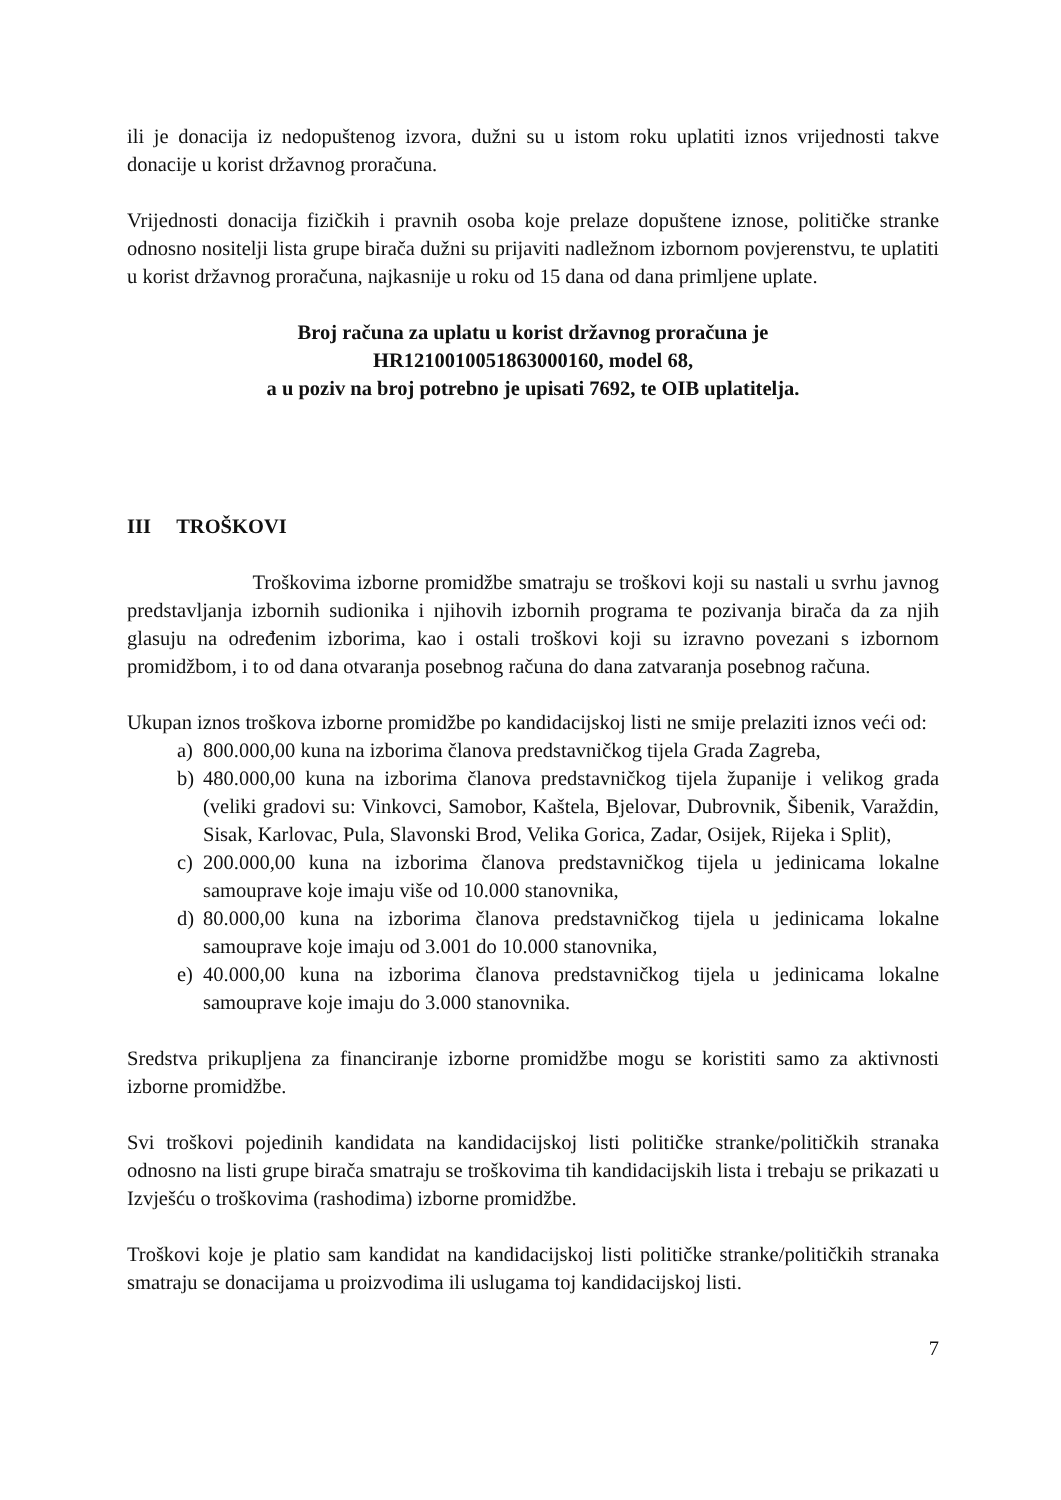ili je donacija iz nedopuštenog izvora, dužni su u istom roku uplatiti iznos vrijednosti takve donacije u korist državnog proračuna.
Vrijednosti donacija fizičkih i pravnih osoba koje prelaze dopuštene iznose, političke stranke odnosno nositelji lista grupe birača dužni su prijaviti nadležnom izbornom povjerenstvu, te uplatiti u korist državnog proračuna, najkasnije u roku od 15 dana od dana primljene uplate.
Broj računa za uplatu u korist državnog proračuna je
HR1210010051863000160, model 68,
a u poziv na broj potrebno je upisati 7692, te OIB uplatitelja.
III TROŠKOVI
Troškovima izborne promidžbe smatraju se troškovi koji su nastali u svrhu javnog predstavljanja izbornih sudionika i njihovih izbornih programa te pozivanja birača da za njih glasuju na određenim izborima, kao i ostali troškovi koji su izravno povezani s izbornom promidžbom, i to od dana otvaranja posebnog računa do dana zatvaranja posebnog računa.
Ukupan iznos troškova izborne promidžbe po kandidacijskoj listi ne smije prelaziti iznos veći od:
a) 800.000,00 kuna na izborima članova predstavničkog tijela Grada Zagreba,
b) 480.000,00 kuna na izborima članova predstavničkog tijela županije i velikog grada (veliki gradovi su: Vinkovci, Samobor, Kaštela, Bjelovar, Dubrovnik, Šibenik, Varaždin, Sisak, Karlovac, Pula, Slavonski Brod, Velika Gorica, Zadar, Osijek, Rijeka i Split),
c) 200.000,00 kuna na izborima članova predstavničkog tijela u jedinicama lokalne samouprave koje imaju više od 10.000 stanovnika,
d) 80.000,00 kuna na izborima članova predstavničkog tijela u jedinicama lokalne samouprave koje imaju od 3.001 do 10.000 stanovnika,
e) 40.000,00 kuna na izborima članova predstavničkog tijela u jedinicama lokalne samouprave koje imaju do 3.000 stanovnika.
Sredstva prikupljena za financiranje izborne promidžbe mogu se koristiti samo za aktivnosti izborne promidžbe.
Svi troškovi pojedinih kandidata na kandidacijskoj listi političke stranke/političkih stranaka odnosno na listi grupe birača smatraju se troškovima tih kandidacijskih lista i trebaju se prikazati u Izvješću o troškovima (rashodima) izborne promidžbe.
Troškovi koje je platio sam kandidat na kandidacijskoj listi političke stranke/političkih stranaka smatraju se donacijama u proizvodima ili uslugama toj kandidacijskoj listi.
7